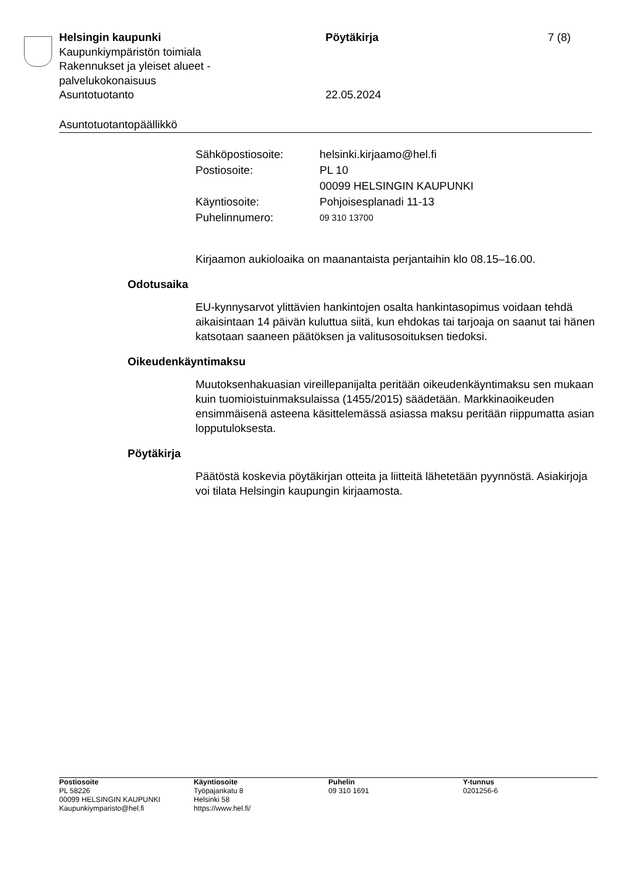Helsingin kaupunki Pöytäkirja 7 (8)
Kaupunkiympäristön toimiala
Rakennukset ja yleiset alueet -
palvelukokonaisuus
Asuntotuotanto 22.05.2024
Asuntotuotantopäällikkö
| Sähköpostiosoite: | helsinki.kirjaamo@hel.fi |
| Postiosoite: | PL 10 00099 HELSINGIN KAUPUNKI |
| Käyntiosoite: | Pohjoisesplanadi 11-13 |
| Puhelinnumero: | 09 310 13700 |
Kirjaamon aukioloaika on maanantaista perjantaihin klo 08.15–16.00.
Odotusaika
EU-kynnysarvot ylittävien hankintojen osalta hankintasopimus voidaan tehdä aikaisintaan 14 päivän kuluttua siitä, kun ehdokas tai tarjoaja on saanut tai hänen katsotaan saaneen päätöksen ja valitusosoituksen tiedoksi.
Oikeudenkäyntimaksu
Muutoksenhakuasian vireillepanijalta peritään oikeudenkäyntimaksu sen mukaan kuin tuomioistuinmaksulaissa (1455/2015) säädetään. Markkinaoikeuden ensimmäisenä asteena käsittelemässä asiassa maksu peritään riippumatta asian lopputuloksesta.
Pöytäkirja
Päätöstä koskevia pöytäkirjan otteita ja liitteitä lähetetään pyynnöstä. Asiakirjoja voi tilata Helsingin kaupungin kirjaamosta.
Postiosoite
PL 58226
00099 HELSINGIN KAUPUNKI
Kaupunkiymparisto@hel.fi
Käyntiosoite
Työpajankatu 8
Helsinki 58
https://www.hel.fi/
Puhelin
09 310 1691
Y-tunnus
0201256-6